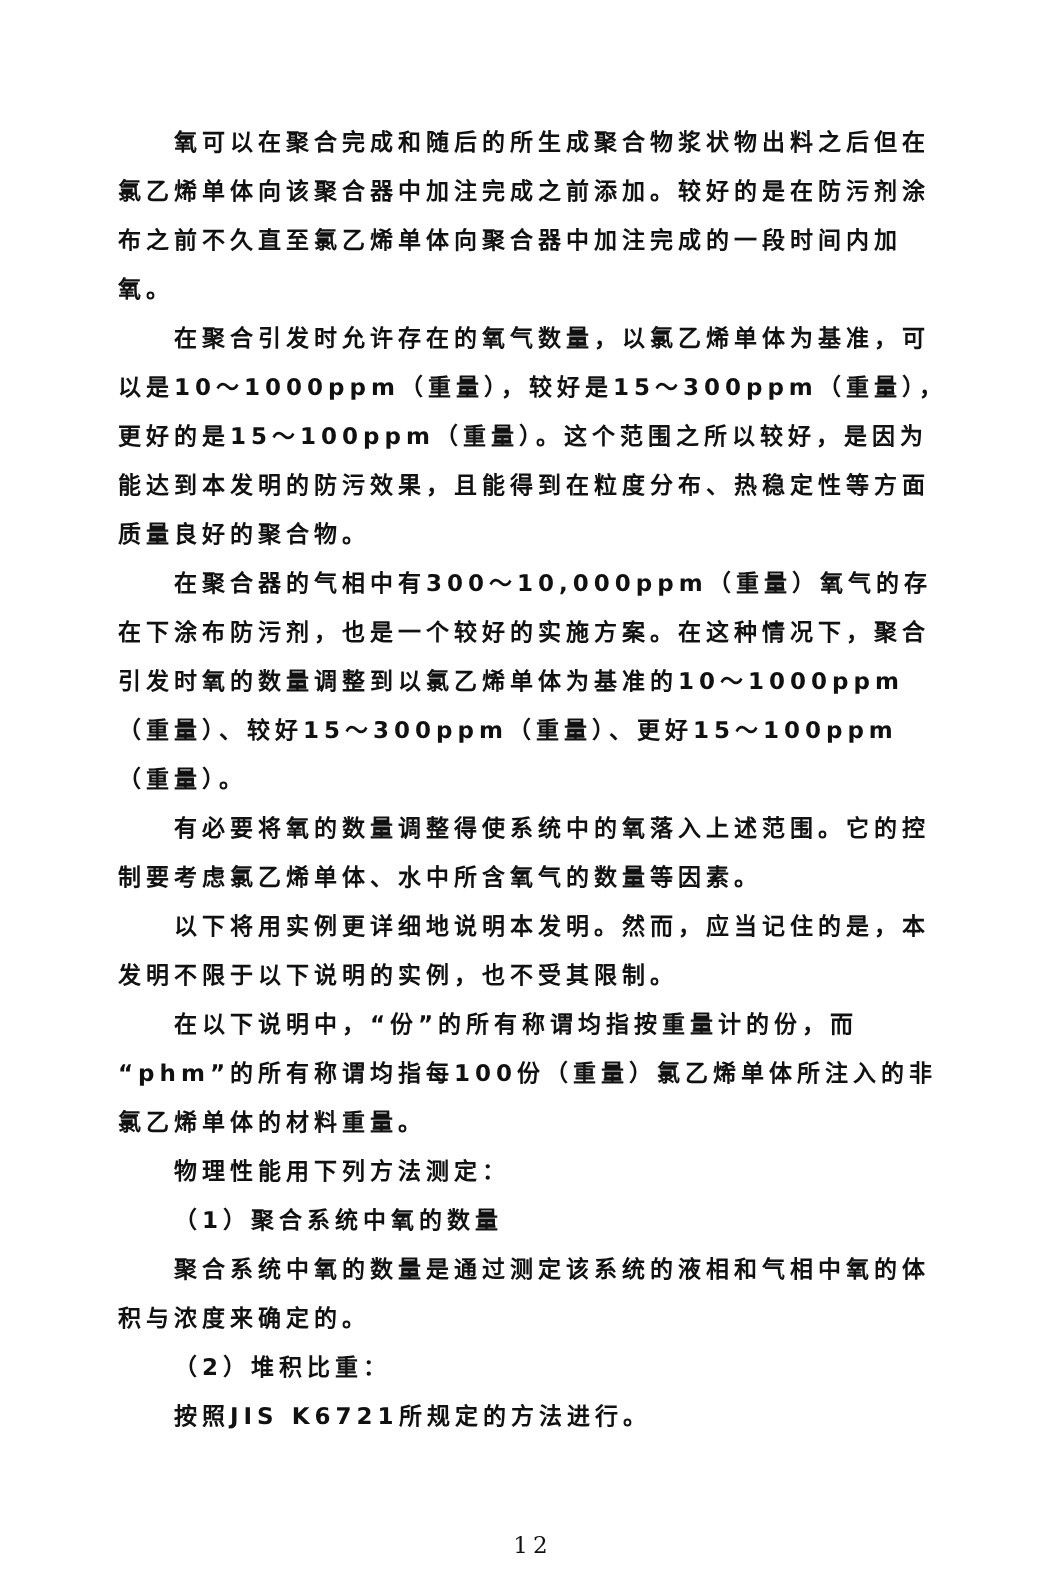氧可以在聚合完成和随后的所生成聚合物浆状物出料之后但在氯乙烯单体向该聚合器中加注完成之前添加。较好的是在防污剂涂布之前不久直至氯乙烯单体向聚合器中加注完成的一段时间内加氧。
在聚合引发时允许存在的氧气数量，以氯乙烯单体为基准，可以是10～1000ppm（重量），较好是15～300ppm（重量），更好的是15～100ppm（重量）。这个范围之所以较好，是因为能达到本发明的防污效果，且能得到在粒度分布、热稳定性等方面质量良好的聚合物。
在聚合器的气相中有300～10,000ppm（重量）氧气的存在下涂布防污剂，也是一个较好的实施方案。在这种情况下，聚合引发时氧的数量调整到以氯乙烯单体为基准的10～1000ppm（重量）、较好15～300ppm（重量）、更好15～100ppm（重量）。
有必要将氧的数量调整得使系统中的氧落入上述范围。它的控制要考虑氯乙烯单体、水中所含氧气的数量等因素。
以下将用实例更详细地说明本发明。然而，应当记住的是，本发明不限于以下说明的实例，也不受其限制。
在以下说明中，“份”的所有称谓均指按重量计的份，而“phm”的所有称谓均指每100份（重量）氯乙烯单体所注入的非氯乙烯单体的材料重量。
物理性能用下列方法测定：
（1）聚合系统中氧的数量
聚合系统中氧的数量是通过测定该系统的液相和气相中氧的体积与浓度来确定的。
（2）堆积比重：
按照JIS K6721所规定的方法进行。
12